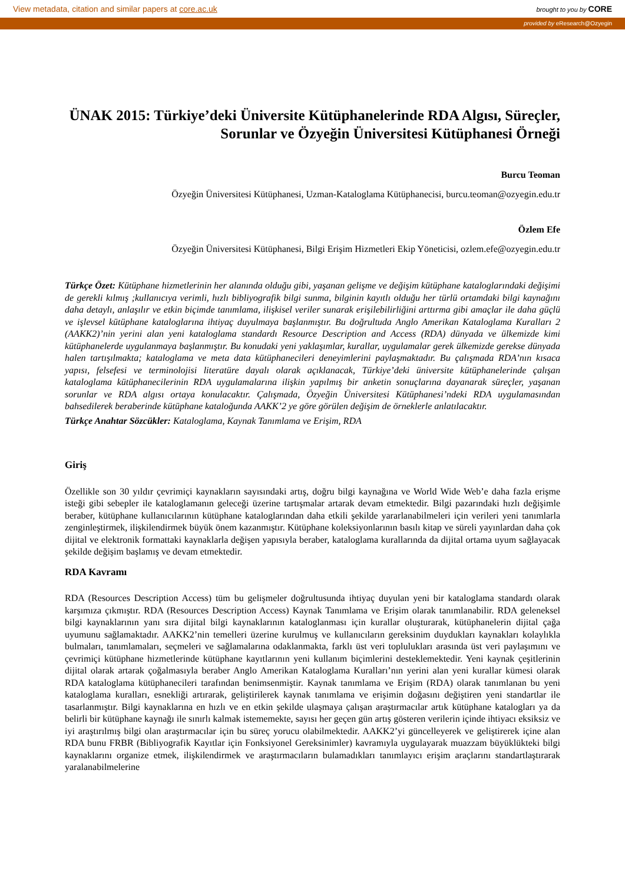View metadata, citation and similar papers at core.ac.uk brought to you by CORE
provided by eResearch@Ozyegin
ÜNAK 2015: Türkiye’deki Üniversite Kütüphanelerinde RDA Algısı, Süreçler, Sorunlar ve Özyeğin Üniversitesi Kütüphanesi Örneği
Burcu Teoman
Özyeğin Üniversitesi Kütüphanesi, Uzman-Kataloglama Kütüphanecisi, burcu.teoman@ozyegin.edu.tr
Özlem Efe
Özyeğin Üniversitesi Kütüphanesi, Bilgi Erişim Hizmetleri Ekip Yöneticisi, ozlem.efe@ozyegin.edu.tr
Türkçe Özet: Kütüphane hizmetlerinin her alanında olduğu gibi, yaşanan gelişme ve değişim kütüphane kataloglarındaki değişimi de gerekli kılmış ;kullanıcıya verimli, hızlı bibliyografik bilgi sunma, bilginin kayıtlı olduğu her türlü ortamdaki bilgi kaynağını daha detaylı, anlaşılır ve etkin biçimde tanımlama, ilişkisel veriler sunarak erişilebilirliğini arttırma gibi amaçlar ile daha güçlü ve işlevsel kütüphane kataloglarına ihtiyaç duyulmaya başlanmıştır. Bu doğrultuda Anglo Amerikan Kataloglama Kuralları 2 (AAKK2)’nin yerini alan yeni kataloglama standardı Resource Description and Access (RDA) dünyada ve ülkemizde kimi kütüphanelerde uygulanmaya başlanmıştır. Bu konudaki yeni yaklaşımlar, kurallar, uygulamalar gerek ülkemizde gerekse dünyada halen tartışılmakta; kataloglama ve meta data kütüphanecileri deneyimlerini paylaşmaktadır. Bu çalışmada RDA’nın kısaca yapısı, felsefesi ve terminolojisi literatüre dayalı olarak açıklanacak, Türkiye’deki üniversite kütüphanelerinde çalışan kataloglama kütüphanecilerinin RDA uygulamalarına ilişkin yapılmış bir anketin sonuçlarına dayanarak süreçler, yaşanan sorunlar ve RDA algısı ortaya konulacaktır. Çalışmada, Özyeğin Üniversitesi Kütüphanesi’ndeki RDA uygulamasından bahsedilerek beraberinde kütüphane kataloğunda AAKK’2 ye göre görülen değişim de örneklerle anlatılacaktır.
Türkçe Anahtar Sözcükler: Kataloglama, Kaynak Tanımlama ve Erişim, RDA
Giriş
Özellikle son 30 yıldır çevrimiçi kaynakların sayısındaki artış, doğru bilgi kaynağına ve World Wide Web’e daha fazla erişme isteği gibi sebepler ile kataloglamanın geleceği üzerine tartışmalar artarak devam etmektedir. Bilgi pazarındaki hızlı değişimle beraber, kütüphane kullanıcılarının kütüphane kataloglarından daha etkili şekilde yararlanabilmeleri için verileri yeni tanımlarla zenginleştirmek, ilişkilendirmek büyük önem kazanmıştır. Kütüphane koleksiyonlarının basılı kitap ve süreli yayınlardan daha çok dijital ve elektronik formattaki kaynaklarla değişen yapısıyla beraber, kataloglama kurallarında da dijital ortama uyum sağlayacak şekilde değişim başlamış ve devam etmektedir.
RDA Kavramı
RDA (Resources Description Access) tüm bu gelişmeler doğrultusunda ihtiyaç duyulan yeni bir kataloglama standardı olarak karşımıza çıkmıştır. RDA (Resources Description Access) Kaynak Tanımlama ve Erişim olarak tanımlanabilir. RDA geleneksel bilgi kaynaklarının yanı sıra dijital bilgi kaynaklarının kataloglanması için kurallar oluşturarak, kütüphanelerin dijital çağa uyumunu sağlamaktadır. AAKK2’nin temelleri üzerine kurulmuş ve kullanıcıların gereksinim duydukları kaynakları kolaylıkla bulmaları, tanımlamaları, seçmeleri ve sağlamalarına odaklanmakta, farklı üst veri toplulukları arasında üst veri paylaşımını ve çevrimiçi kütüphane hizmetlerinde kütüphane kayıtlarının yeni kullanım biçimlerini desteklemektedir. Yeni kaynak çeşitlerinin dijital olarak artarak çoğalmasıyla beraber Anglo Amerikan Kataloglama Kuralları’nın yerini alan yeni kurallar kümesi olarak RDA kataloglama kütüphanecileri tarafından benimsenmiştir. Kaynak tanımlama ve Erişim (RDA) olarak tanımlanan bu yeni kataloglama kuralları, esnekliği artırarak, geliştirilerek kaynak tanımlama ve erişimin doğasını değiştiren yeni standartlar ile tasarlanmıştır. Bilgi kaynaklarına en hızlı ve en etkin şekilde ulaşmaya çalışan araştırmacılar artık kütüphane katalogları ya da belirli bir kütüphane kaynağı ile sınırlı kalmak istememekte, sayısı her geçen gün artış gösteren verilerin içinde ihtiyacı eksiksiz ve iyi araştırılmış bilgi olan araştırmacılar için bu süreç yorucu olabilmektedir. AAKK2’yi güncelleyerek ve geliştirerek içine alan RDA bunu FRBR (Bibliyografik Kayıtlar için Fonksiyonel Gereksinimler) kavramıyla uygulayarak muazzam büyüklükteki bilgi kaynaklarını organize etmek, ilişkilendirmek ve araştırmacıların bulamadıkları tanımlayıcı erişim araçlarını standartlaştırarak yaralanabilmelerine